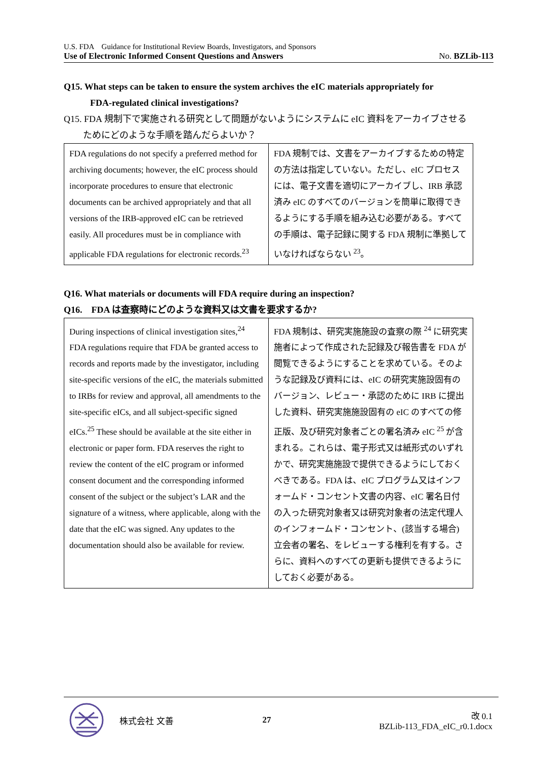U.S. FDA　Guidance for Institutional Review Boards, Investigators, and Sponsors
Use of Electronic Informed Consent Questions and Answers No. BZLib-113
Q15. What steps can be taken to ensure the system archives the eIC materials appropriately for
FDA-regulated clinical investigations?
Q15. FDA 規制下で実施される研究として問題がないようにシステムに eIC 資料をアーカイブさせる
ためにどのような手順を踏んだらよいか？
| FDA regulations do not specify a preferred method for archiving documents; however, the eIC process should incorporate procedures to ensure that electronic documents can be archived appropriately and that all versions of the IRB-approved eIC can be retrieved easily. All procedures must be in compliance with applicable FDA regulations for electronic records.<sup>23</sup> | FDA 規制では、文書をアーカイブするための特定の方法は指定していない。ただし、eIC プロセスには、電子文書を適切にアーカイブし、IRB 承認済み eIC のすべてのバージョンを簡単に取得できるようにする手順を組み込む必要がある。すべての手順は、電子記録に関する FDA 規制に準拠していなければならない <sup>23</sup>。 |
Q16. What materials or documents will FDA require during an inspection?
Q16.　FDA は査察時にどのような資料又は文書を要求するか?
| During inspections of clinical investigation sites,<sup>24</sup> FDA regulations require that FDA be granted access to records and reports made by the investigator, including site-specific versions of the eIC, the materials submitted to IRBs for review and approval, all amendments to the site-specific eICs, and all subject-specific signed eICs.<sup>25</sup> These should be available at the site either in electronic or paper form. FDA reserves the right to review the content of the eIC program or informed consent document and the corresponding informed consent of the subject or the subject’s LAR and the signature of a witness, where applicable, along with the date that the eIC was signed. Any updates to the documentation should also be available for review. | FDA 規制は、研究実施施設の査察の際 <sup>24</sup> に研究実施者によって作成された記録及び報告書を FDA が閲覧できるようにすることを求めている。そのような記録及び資料には、eIC の研究実施設固有のバージョン、レビュー・承認のために IRB に提出した資料、研究実施施設固有の eIC のすべての修正版、及び研究対象者ごとの署名済み eIC <sup>25</sup> が含まれる。これらは、電子形式又は紙形式のいずれかで、研究実施施設で提供できるようにしておくべきである。FDA は、eIC プログラム又はインフォームド・コンセント文書の内容、eIC 署名日付の入った研究対象者又は研究対象者の法定代理人のインフォームド・コンセント、(該当する場合) 立会者の署名、をレビューする権利を有する。さらに、資料へのすべての更新も提供できるようにしておく必要がある。 |
株式会社 文善 27 改 0.1
BZLib-113_FDA_eIC_r0.1.docx